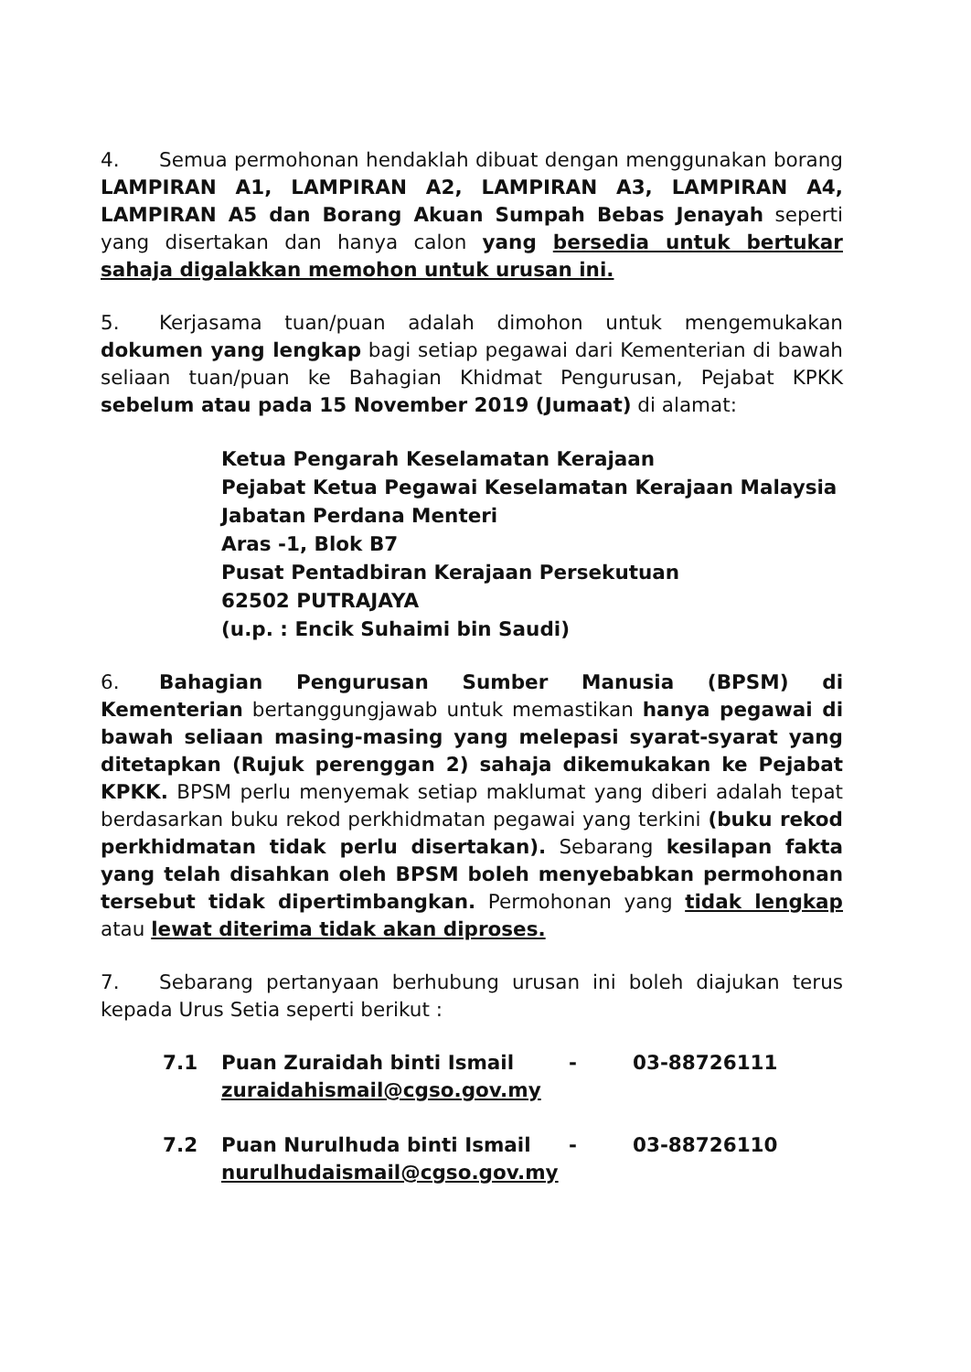4. Semua permohonan hendaklah dibuat dengan menggunakan borang LAMPIRAN A1, LAMPIRAN A2, LAMPIRAN A3, LAMPIRAN A4, LAMPIRAN A5 dan Borang Akuan Sumpah Bebas Jenayah seperti yang disertakan dan hanya calon yang bersedia untuk bertukar sahaja digalakkan memohon untuk urusan ini.
5. Kerjasama tuan/puan adalah dimohon untuk mengemukakan dokumen yang lengkap bagi setiap pegawai dari Kementerian di bawah seliaan tuan/puan ke Bahagian Khidmat Pengurusan, Pejabat KPKK sebelum atau pada 15 November 2019 (Jumaat) di alamat:
Ketua Pengarah Keselamatan Kerajaan
Pejabat Ketua Pegawai Keselamatan Kerajaan Malaysia
Jabatan Perdana Menteri
Aras -1, Blok B7
Pusat Pentadbiran Kerajaan Persekutuan
62502 PUTRAJAYA
(u.p. : Encik Suhaimi bin Saudi)
6. Bahagian Pengurusan Sumber Manusia (BPSM) di Kementerian bertanggungjawab untuk memastikan hanya pegawai di bawah seliaan masing-masing yang melepasi syarat-syarat yang ditetapkan (Rujuk perenggan 2) sahaja dikemukakan ke Pejabat KPKK. BPSM perlu menyemak setiap maklumat yang diberi adalah tepat berdasarkan buku rekod perkhidmatan pegawai yang terkini (buku rekod perkhidmatan tidak perlu disertakan). Sebarang kesilapan fakta yang telah disahkan oleh BPSM boleh menyebabkan permohonan tersebut tidak dipertimbangkan. Permohonan yang tidak lengkap atau lewat diterima tidak akan diproses.
7. Sebarang pertanyaan berhubung urusan ini boleh diajukan terus kepada Urus Setia seperti berikut :
| 7.1 | Puan Zuraidah binti Ismail zuraidahismail@cgso.gov.my | - | 03-88726111 |
| 7.2 | Puan Nurulhuda binti Ismail nurulhudaismail@cgso.gov.my | - | 03-88726110 |